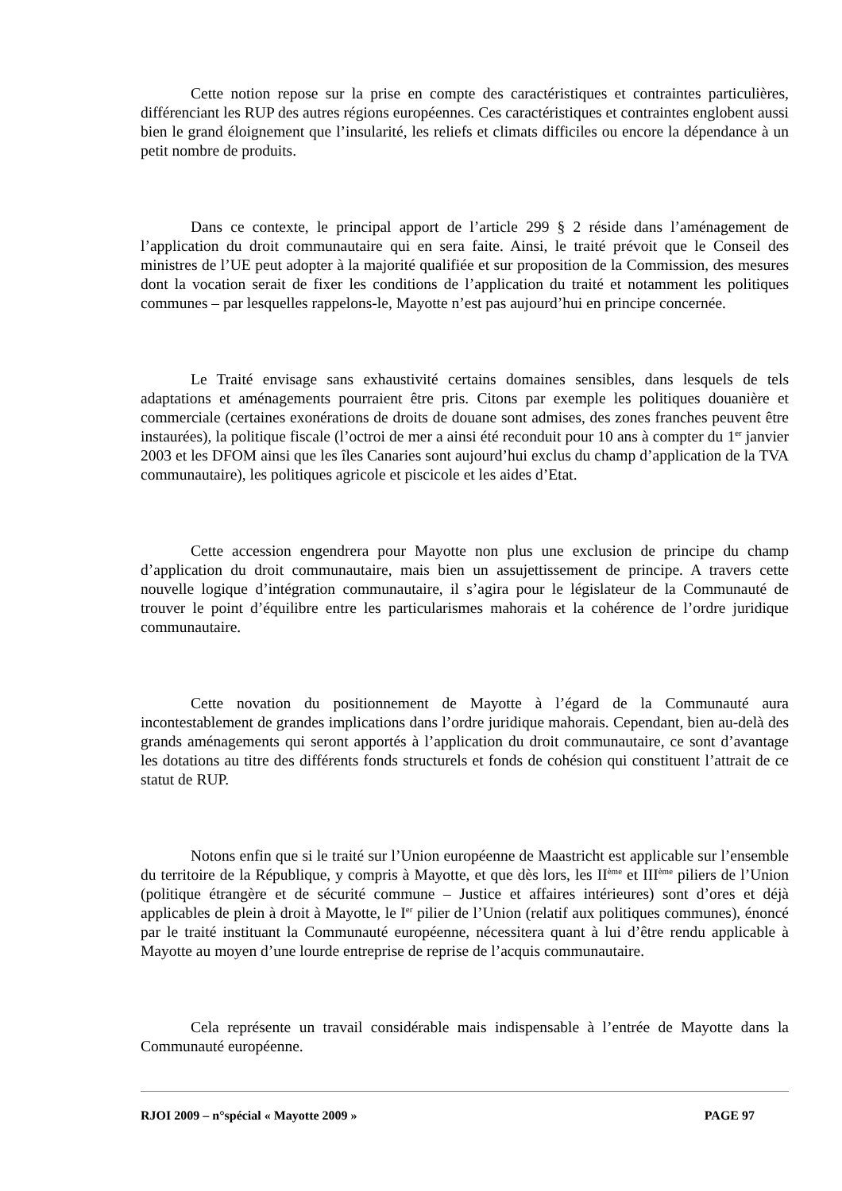Cette notion repose sur la prise en compte des caractéristiques et contraintes particulières, différenciant les RUP des autres régions européennes. Ces caractéristiques et contraintes englobent aussi bien le grand éloignement que l’insularité, les reliefs et climats difficiles ou encore la dépendance à un petit nombre de produits.
Dans ce contexte, le principal apport de l’article 299 § 2 réside dans l’aménagement de l’application du droit communautaire qui en sera faite. Ainsi, le traité prévoit que le Conseil des ministres de l’UE peut adopter à la majorité qualifiée et sur proposition de la Commission, des mesures dont la vocation serait de fixer les conditions de l’application du traité et notamment les politiques communes – par lesquelles rappelons-le, Mayotte n’est pas aujourd’hui en principe concernée.
Le Traité envisage sans exhaustivité certains domaines sensibles, dans lesquels de tels adaptations et aménagements pourraient être pris. Citons par exemple les politiques douanière et commerciale (certaines exonérations de droits de douane sont admises, des zones franches peuvent être instaurées), la politique fiscale (l’octroi de mer a ainsi été reconduit pour 10 ans à compter du 1<sup>er</sup> janvier 2003 et les DFOM ainsi que les îles Canaries sont aujourd’hui exclus du champ d’application de la TVA communautaire), les politiques agricole et piscicole et les aides d’Etat.
Cette accession engendrera pour Mayotte non plus une exclusion de principe du champ d’application du droit communautaire, mais bien un assujettissement de principe. A travers cette nouvelle logique d’intégration communautaire, il s’agira pour le législateur de la Communauté de trouver le point d’équilibre entre les particularismes mahorais et la cohérence de l’ordre juridique communautaire.
Cette novation du positionnement de Mayotte à l’égard de la Communauté aura incontestablement de grandes implications dans l’ordre juridique mahorais. Cependant, bien au-delà des grands aménagements qui seront apportés à l’application du droit communautaire, ce sont d’avantage les dotations au titre des différents fonds structurels et fonds de cohésion qui constituent l’attrait de ce statut de RUP.
Notons enfin que si le traité sur l’Union européenne de Maastricht est applicable sur l’ensemble du territoire de la République, y compris à Mayotte, et que dès lors, les II<sup>ème</sup> et III<sup>ème</sup> piliers de l’Union (politique étrangère et de sécurité commune – Justice et affaires intérieures) sont d’ores et déjà applicables de plein à droit à Mayotte, le I<sup>er</sup> pilier de l’Union (relatif aux politiques communes), énoncé par le traité instituant la Communauté européenne, nécessitera quant à lui d’être rendu applicable à Mayotte au moyen d’une lourde entreprise de reprise de l’acquis communautaire.
Cela représente un travail considérable mais indispensable à l’entrée de Mayotte dans la Communauté européenne.
RJOI 2009 – n°spécial « Mayotte 2009 » PAGE 97